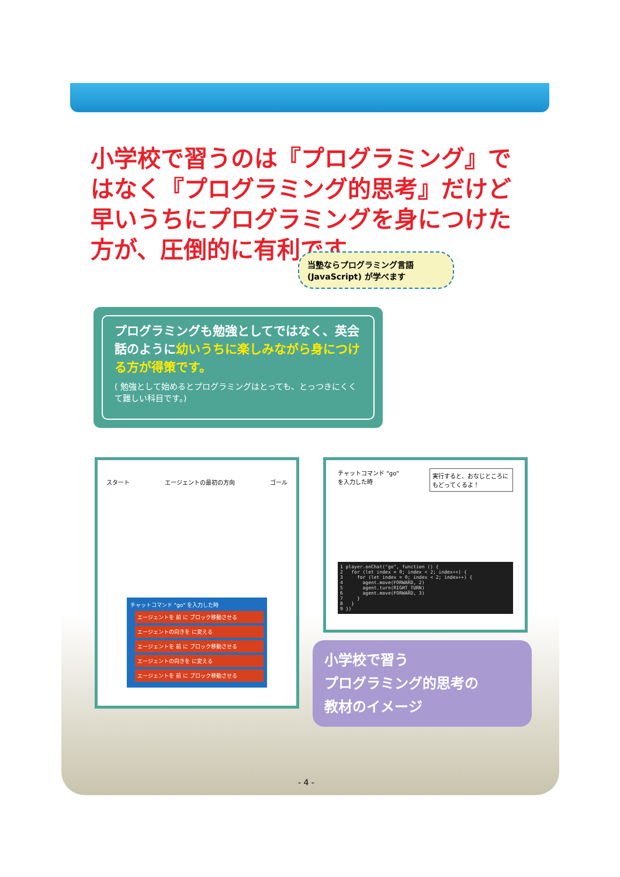小学校で習うのは『プログラミング』ではなく『プログラミング的思考』だけど早いうちにプログラミングを身につけた方が、圧倒的に有利です。
当塾ならプログラミング言語(JavaScript) が学べます
プログラミングも勉強としてではなく、英会話のように幼いうちに楽しみながら身につける方が得策です。
( 勉強として始めるとプログラミングはとっても、とっつきにくくて難しい科目です。)
スタート エージェントの最初の方向 ゴール
チャットコマンド "go" を入力した時
エージェントを 前 に ブロック移動させる
エージェントの向きを に変える
エージェントを 前 に ブロック移動させる
エージェントの向きを に変える
エージェントを 前 に ブロック移動させる
チャットコマンド "go" を入力した時 実行すると、おなじところにもどってくるよ！
1 player.onChat("go", function () { 2 for (let index = 0; index < 2; index++) { 3 for (let index = 0; index < 2; index++) { 4 agent.move(FORWARD, 2) 5 agent.turn(RIGHT_TURN) 6 agent.move(FORWARD, 3) 7 } 8 } 9 })
小学校で習う
プログラミング的思考の
教材のイメージ
- 4 -